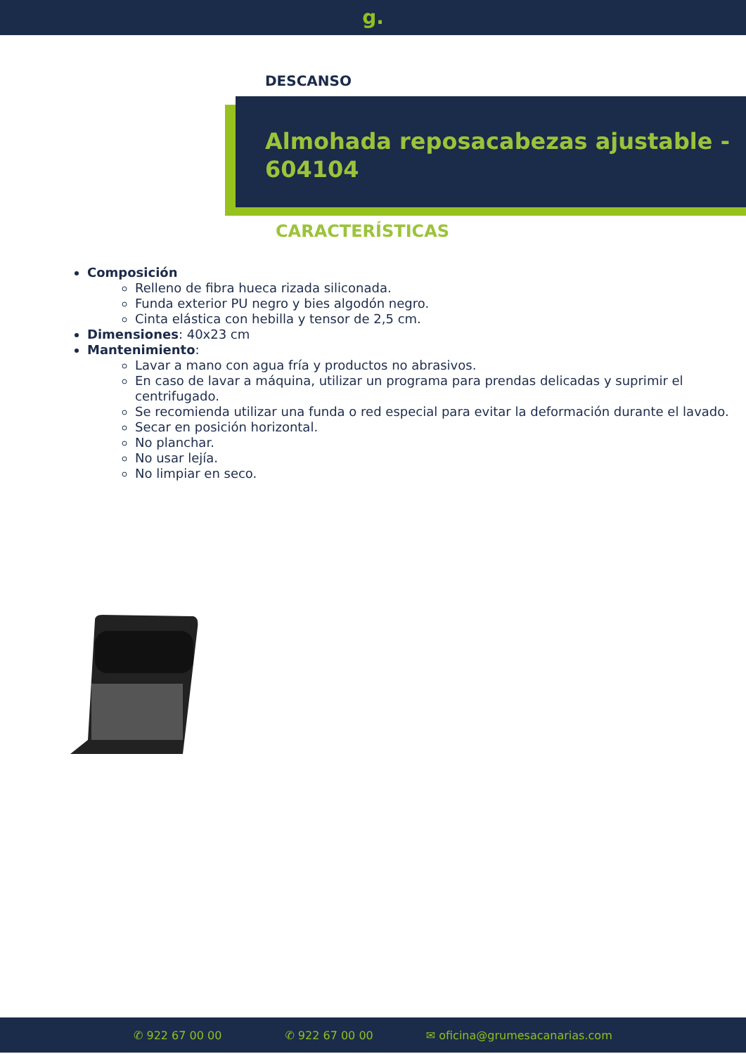g.
DESCANSO
Almohada reposacabezas ajustable - 604104
CARACTERÍSTICAS
Composición
Relleno de fibra hueca rizada siliconada.
Funda exterior PU negro y bies algodón negro.
Cinta elástica con hebilla y tensor de 2,5 cm.
Dimensiones: 40x23 cm
Mantenimiento:
Lavar a mano con agua fría y productos no abrasivos.
En caso de lavar a máquina, utilizar un programa para prendas delicadas y suprimir el centrifugado.
Se recomienda utilizar una funda o red especial para evitar la deformación durante el lavado.
Secar en posición horizontal.
No planchar.
No usar lejía.
No limpiar en seco.
✆ 922 67 00 00 ✆ 922 67 00 00 ✉ oficina@grumesacanarias.com